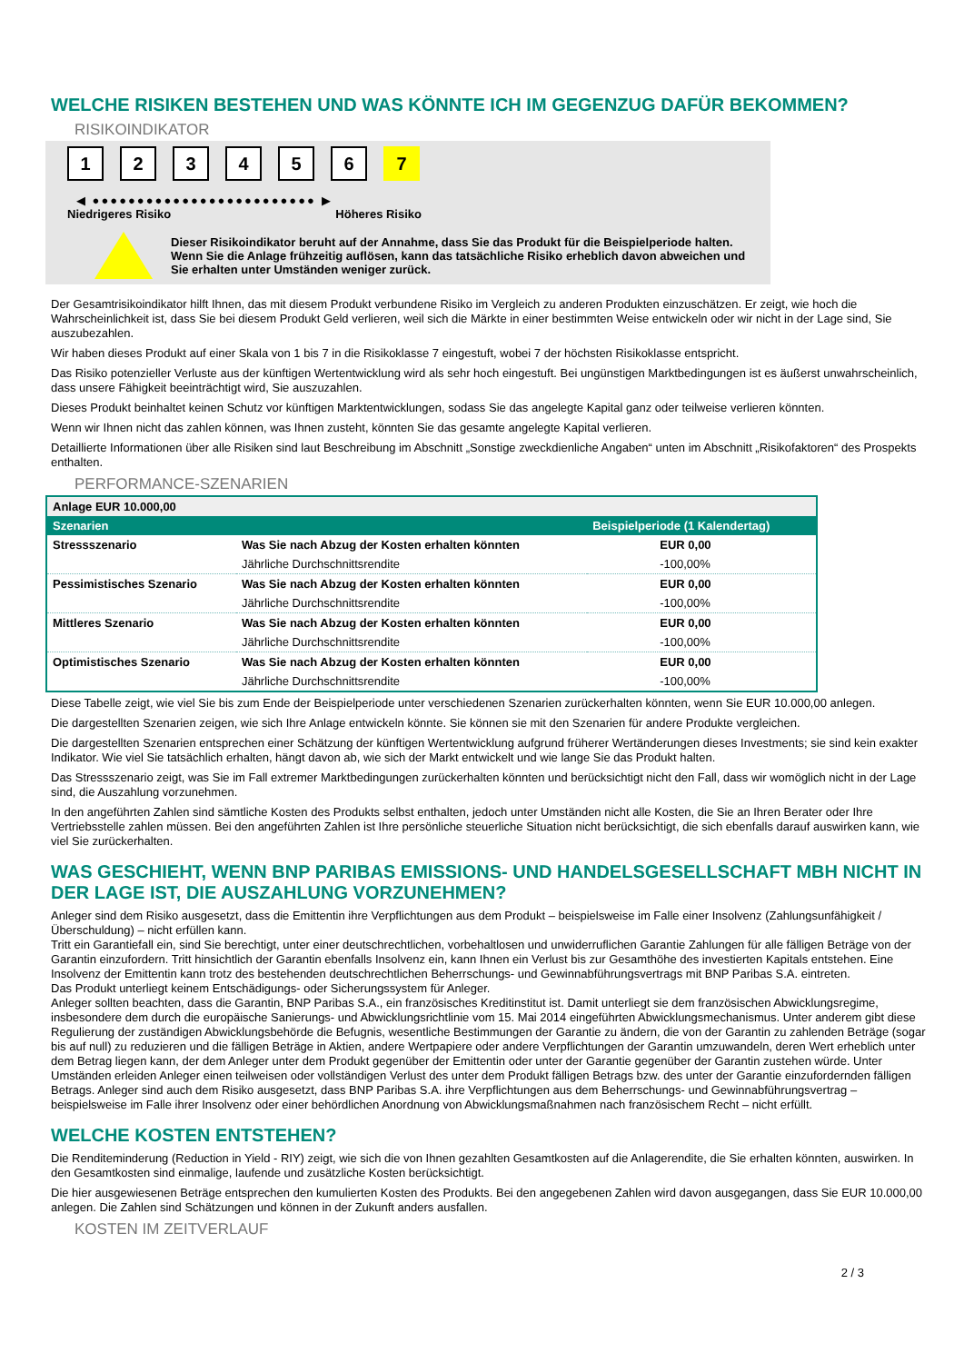WELCHE RISIKEN BESTEHEN UND WAS KÖNNTE ICH IM GEGENZUG DAFÜR BEKOMMEN?
RISIKOINDIKATOR
123456 7
◀ ●●●●●●●●●●●●●●●●●●●●●●●●● ▶
Niedrigeres Risiko Höheres Risiko
Dieser Risikoindikator beruht auf der Annahme, dass Sie das Produkt für die Beispielperiode halten.
Wenn Sie die Anlage frühzeitig auflösen, kann das tatsächliche Risiko erheblich davon abweichen und Sie erhalten unter Umständen weniger zurück.
Der Gesamtrisikoindikator hilft Ihnen, das mit diesem Produkt verbundene Risiko im Vergleich zu anderen Produkten einzuschätzen. Er zeigt, wie hoch die Wahrscheinlichkeit ist, dass Sie bei diesem Produkt Geld verlieren, weil sich die Märkte in einer bestimmten Weise entwickeln oder wir nicht in der Lage sind, Sie auszubezahlen.
Wir haben dieses Produkt auf einer Skala von 1 bis 7 in die Risikoklasse 7 eingestuft, wobei 7 der höchsten Risikoklasse entspricht.
Das Risiko potenzieller Verluste aus der künftigen Wertentwicklung wird als sehr hoch eingestuft. Bei ungünstigen Marktbedingungen ist es äußerst unwahrscheinlich, dass unsere Fähigkeit beeinträchtigt wird, Sie auszuzahlen.
Dieses Produkt beinhaltet keinen Schutz vor künftigen Marktentwicklungen, sodass Sie das angelegte Kapital ganz oder teilweise verlieren könnten.
Wenn wir Ihnen nicht das zahlen können, was Ihnen zusteht, könnten Sie das gesamte angelegte Kapital verlieren.
Detaillierte Informationen über alle Risiken sind laut Beschreibung im Abschnitt „Sonstige zweckdienliche Angaben“ unten im Abschnitt „Risikofaktoren“ des Prospekts enthalten.
PERFORMANCE-SZENARIEN
| Anlage EUR 10.000,00 | | |
| Szenarien | | Beispielperiode (1 Kalendertag) |
| Stressszenario | Was Sie nach Abzug der Kosten erhalten könnten | EUR 0,00 |
| | Jährliche Durchschnittsrendite | -100,00% |
| Pessimistisches Szenario | Was Sie nach Abzug der Kosten erhalten könnten | EUR 0,00 |
| | Jährliche Durchschnittsrendite | -100,00% |
| Mittleres Szenario | Was Sie nach Abzug der Kosten erhalten könnten | EUR 0,00 |
| | Jährliche Durchschnittsrendite | -100,00% |
| Optimistisches Szenario | Was Sie nach Abzug der Kosten erhalten könnten | EUR 0,00 |
| | Jährliche Durchschnittsrendite | -100,00% |
Diese Tabelle zeigt, wie viel Sie bis zum Ende der Beispielperiode unter verschiedenen Szenarien zurückerhalten könnten, wenn Sie EUR 10.000,00 anlegen.
Die dargestellten Szenarien zeigen, wie sich Ihre Anlage entwickeln könnte. Sie können sie mit den Szenarien für andere Produkte vergleichen.
Die dargestellten Szenarien entsprechen einer Schätzung der künftigen Wertentwicklung aufgrund früherer Wertänderungen dieses Investments; sie sind kein exakter Indikator. Wie viel Sie tatsächlich erhalten, hängt davon ab, wie sich der Markt entwickelt und wie lange Sie das Produkt halten.
Das Stressszenario zeigt, was Sie im Fall extremer Marktbedingungen zurückerhalten könnten und berücksichtigt nicht den Fall, dass wir womöglich nicht in der Lage sind, die Auszahlung vorzunehmen.
In den angeführten Zahlen sind sämtliche Kosten des Produkts selbst enthalten, jedoch unter Umständen nicht alle Kosten, die Sie an Ihren Berater oder Ihre Vertriebsstelle zahlen müssen. Bei den angeführten Zahlen ist Ihre persönliche steuerliche Situation nicht berücksichtigt, die sich ebenfalls darauf auswirken kann, wie viel Sie zurückerhalten.
WAS GESCHIEHT, WENN BNP PARIBAS EMISSIONS- UND HANDELSGESELLSCHAFT MBH NICHT IN DER LAGE IST, DIE AUSZAHLUNG VORZUNEHMEN?
Anleger sind dem Risiko ausgesetzt, dass die Emittentin ihre Verpflichtungen aus dem Produkt – beispielsweise im Falle einer Insolvenz (Zahlungsunfähigkeit / Überschuldung) – nicht erfüllen kann.
Tritt ein Garantiefall ein, sind Sie berechtigt, unter einer deutschrechtlichen, vorbehaltlosen und unwiderruflichen Garantie Zahlungen für alle fälligen Beträge von der Garantin einzufordern. Tritt hinsichtlich der Garantin ebenfalls Insolvenz ein, kann Ihnen ein Verlust bis zur Gesamthöhe des investierten Kapitals entstehen. Eine Insolvenz der Emittentin kann trotz des bestehenden deutschrechtlichen Beherrschungs- und Gewinnabführungsvertrags mit BNP Paribas S.A. eintreten.
Das Produkt unterliegt keinem Entschädigungs- oder Sicherungssystem für Anleger.
Anleger sollten beachten, dass die Garantin, BNP Paribas S.A., ein französisches Kreditinstitut ist. Damit unterliegt sie dem französischen Abwicklungsregime, insbesondere dem durch die europäische Sanierungs- und Abwicklungsrichtlinie vom 15. Mai 2014 eingeführten Abwicklungsmechanismus. Unter anderem gibt diese Regulierung der zuständigen Abwicklungsbehörde die Befugnis, wesentliche Bestimmungen der Garantie zu ändern, die von der Garantin zu zahlenden Beträge (sogar bis auf null) zu reduzieren und die fälligen Beträge in Aktien, andere Wertpapiere oder andere Verpflichtungen der Garantin umzuwandeln, deren Wert erheblich unter dem Betrag liegen kann, der dem Anleger unter dem Produkt gegenüber der Emittentin oder unter der Garantie gegenüber der Garantin zustehen würde. Unter Umständen erleiden Anleger einen teilweisen oder vollständigen Verlust des unter dem Produkt fälligen Betrags bzw. des unter der Garantie einzufordernden fälligen Betrags. Anleger sind auch dem Risiko ausgesetzt, dass BNP Paribas S.A. ihre Verpflichtungen aus dem Beherrschungs- und Gewinnabführungsvertrag – beispielsweise im Falle ihrer Insolvenz oder einer behördlichen Anordnung von Abwicklungsmaßnahmen nach französischem Recht – nicht erfüllt.
WELCHE KOSTEN ENTSTEHEN?
Die Renditeminderung (Reduction in Yield - RIY) zeigt, wie sich die von Ihnen gezahlten Gesamtkosten auf die Anlagerendite, die Sie erhalten könnten, auswirken. In den Gesamtkosten sind einmalige, laufende und zusätzliche Kosten berücksichtigt.
Die hier ausgewiesenen Beträge entsprechen den kumulierten Kosten des Produkts. Bei den angegebenen Zahlen wird davon ausgegangen, dass Sie EUR 10.000,00 anlegen. Die Zahlen sind Schätzungen und können in der Zukunft anders ausfallen.
KOSTEN IM ZEITVERLAUF
2 / 3